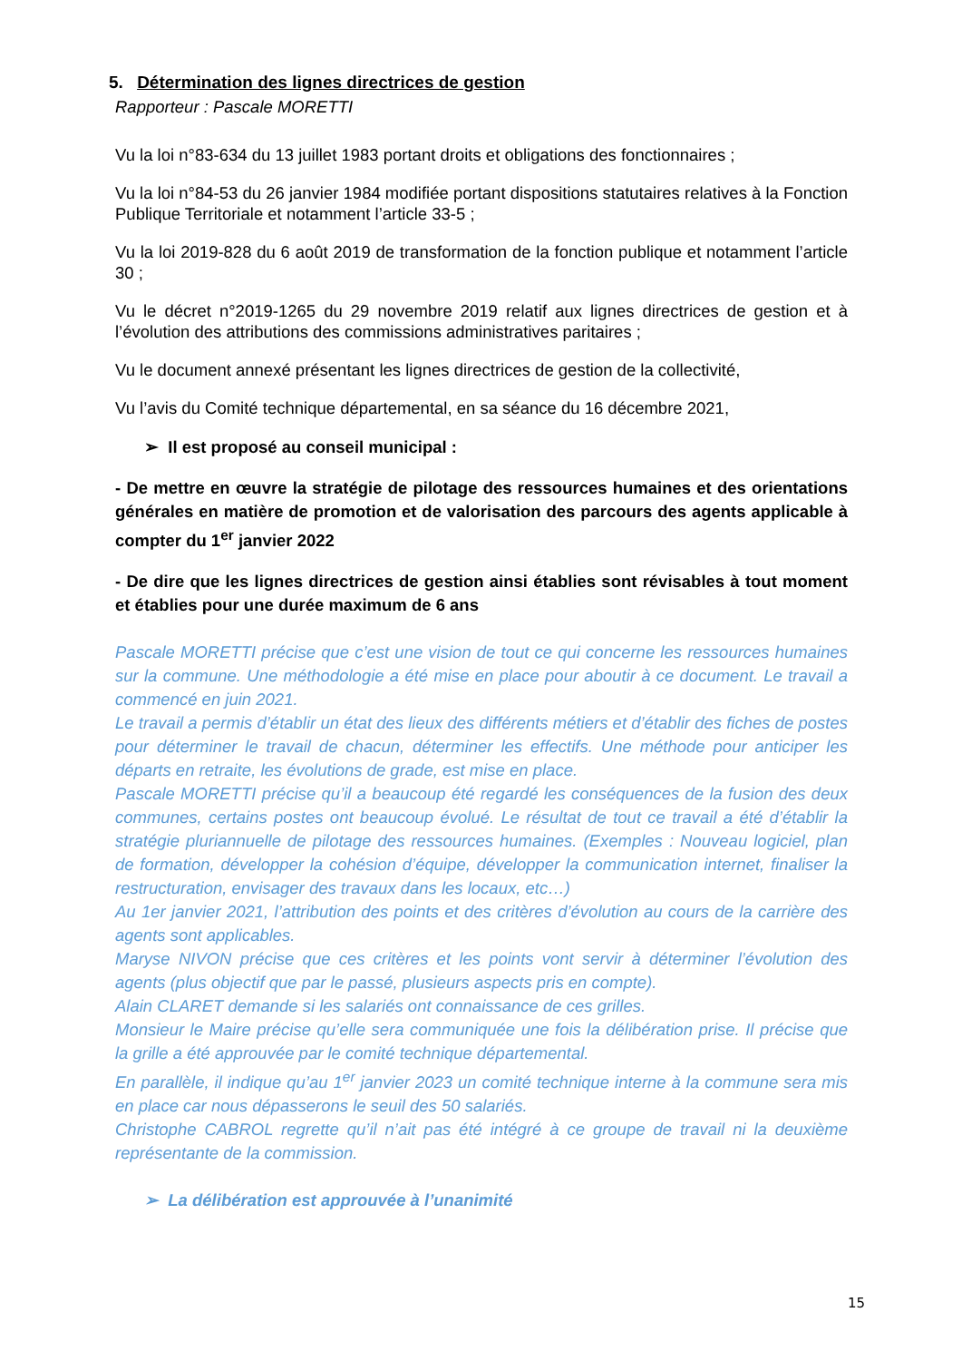5. Détermination des lignes directrices de gestion
Rapporteur : Pascale MORETTI
Vu la loi n°83-634 du 13 juillet 1983 portant droits et obligations des fonctionnaires ;
Vu la loi n°84-53 du 26 janvier 1984 modifiée portant dispositions statutaires relatives à la Fonction Publique Territoriale et notamment l’article 33-5 ;
Vu la loi 2019-828 du 6 août 2019 de transformation de la fonction publique et notamment l’article 30 ;
Vu le décret n°2019-1265 du 29 novembre 2019 relatif aux lignes directrices de gestion et à l’évolution des attributions des commissions administratives paritaires ;
Vu le document annexé présentant les lignes directrices de gestion de la collectivité,
Vu l’avis du Comité technique départemental, en sa séance du 16 décembre 2021,
➢ Il est proposé au conseil municipal :
- De mettre en œuvre la stratégie de pilotage des ressources humaines et des orientations générales en matière de promotion et de valorisation des parcours des agents applicable à compter du 1<sup>er</sup> janvier 2022
- De dire que les lignes directrices de gestion ainsi établies sont révisables à tout moment et établies pour une durée maximum de 6 ans
Pascale MORETTI précise que c’est une vision de tout ce qui concerne les ressources humaines sur la commune. Une méthodologie a été mise en place pour aboutir à ce document. Le travail a commencé en juin 2021.
Le travail a permis d’établir un état des lieux des différents métiers et d’établir des fiches de postes pour déterminer le travail de chacun, déterminer les effectifs. Une méthode pour anticiper les départs en retraite, les évolutions de grade, est mise en place.
Pascale MORETTI précise qu’il a beaucoup été regardé les conséquences de la fusion des deux communes, certains postes ont beaucoup évolué. Le résultat de tout ce travail a été d’établir la stratégie pluriannuelle de pilotage des ressources humaines. (Exemples : Nouveau logiciel, plan de formation, développer la cohésion d’équipe, développer la communication internet, finaliser la restructuration, envisager des travaux dans les locaux, etc…)
Au 1er janvier 2021, l’attribution des points et des critères d’évolution au cours de la carrière des agents sont applicables.
Maryse NIVON précise que ces critères et les points vont servir à déterminer l’évolution des agents (plus objectif que par le passé, plusieurs aspects pris en compte).
Alain CLARET demande si les salariés ont connaissance de ces grilles.
Monsieur le Maire précise qu’elle sera communiquée une fois la délibération prise. Il précise que la grille a été approuvée par le comité technique départemental.
En parallèle, il indique qu’au 1<sup>er</sup> janvier 2023 un comité technique interne à la commune sera mis en place car nous dépasserons le seuil des 50 salariés.
Christophe CABROL regrette qu’il n’ait pas été intégré à ce groupe de travail ni la deuxième représentante de la commission.
➢ La délibération est approuvée à l’unanimité
15